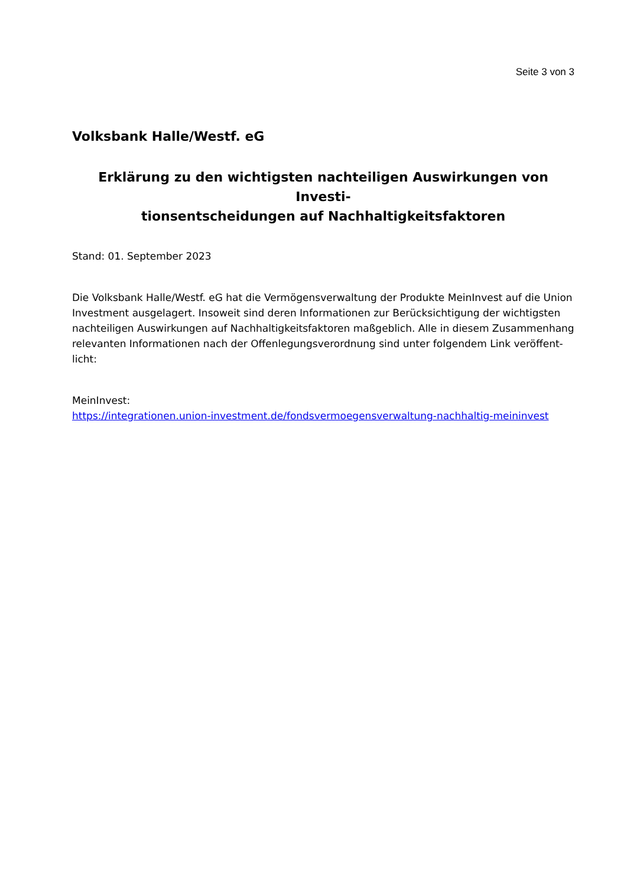Seite 3 von 3
Volksbank Halle/Westf. eG
Erklärung zu den wichtigsten nachteiligen Auswirkungen von Investi-
tionsentscheidungen auf Nachhaltigkeitsfaktoren
Stand: 01. September 2023
Die Volksbank Halle/Westf. eG hat die Vermögensverwaltung der Produkte MeinInvest auf die Union Investment ausgelagert. Insoweit sind deren Informationen zur Berücksichtigung der wichtigsten nachteiligen Auswirkungen auf Nachhaltigkeitsfaktoren maßgeblich. Alle in diesem Zusammenhang relevanten Informationen nach der Offenlegungsverordnung sind unter folgendem Link veröffent-
licht:
MeinInvest:
https://integrationen.union-investment.de/fondsvermoegensverwaltung-nachhaltig-meininvest